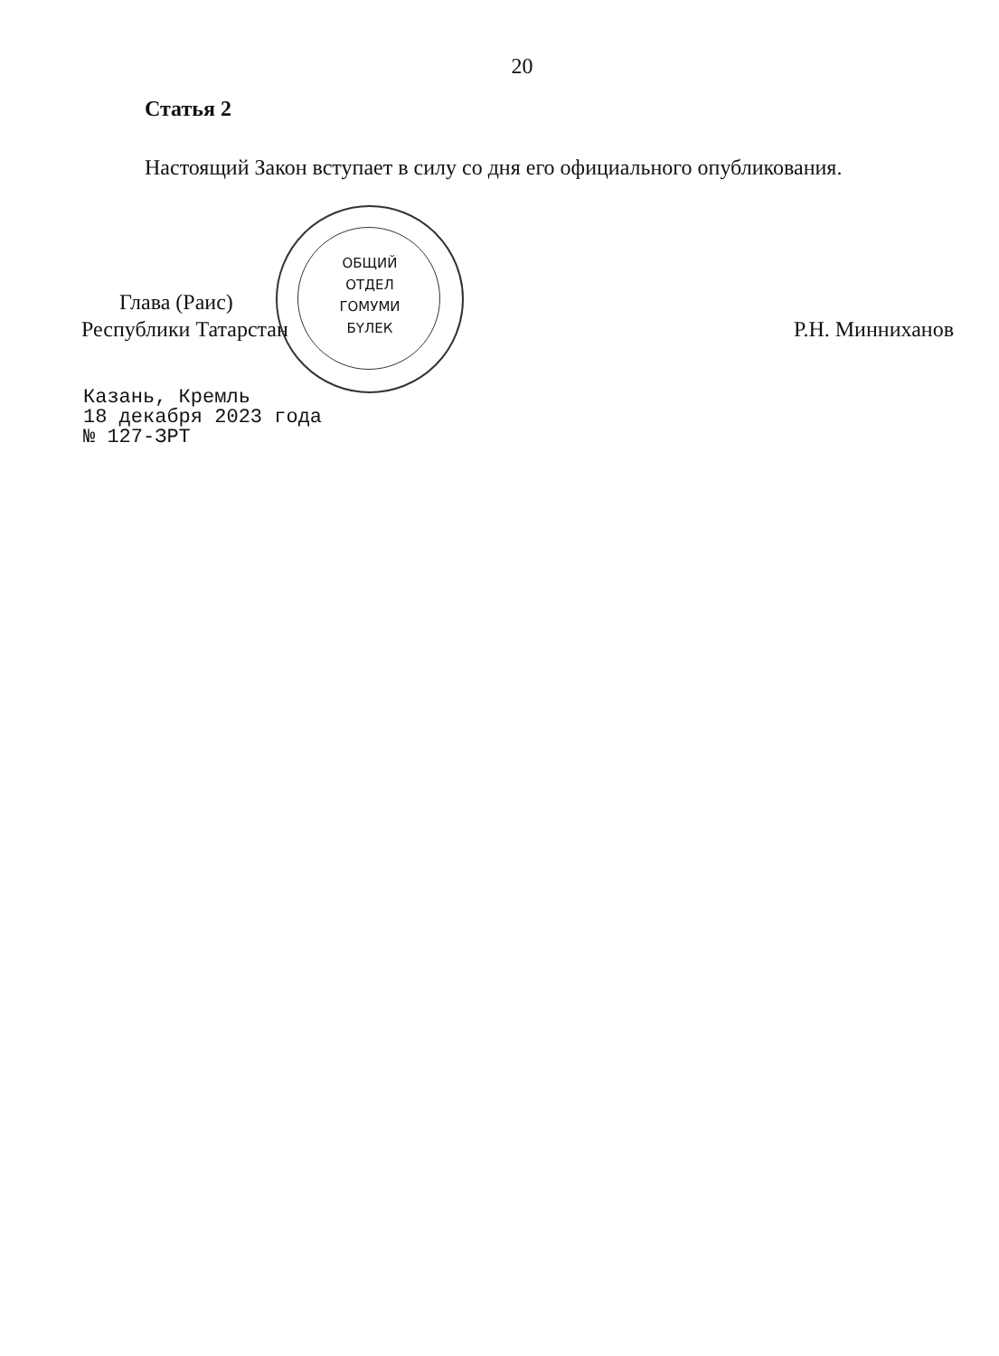20
Статья 2
Настоящий Закон вступает в силу со дня его официального опубликования.
ОБЩИЙ
ОТДЕЛ
ГОМУМИ
БҮЛЕК
Глава (Раис)
Республики Татарстан
Р.Н. Минниханов
Казань, Кремль
18 декабря 2023 года
№ 127-ЗРТ